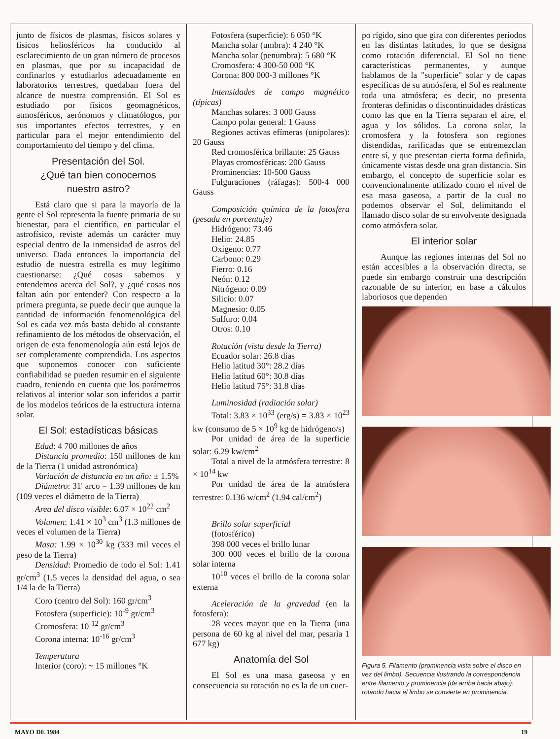junto de físicos de plasmas, físicos solares y físicos heliosféricos ha conducido al esclarecimiento de un gran número de procesos en plasmas, que por su incapacidad de confinarlos y estudiarlos adecuadamente en laboratorios terrestres, quedaban fuera del alcance de nuestra comprensión. El Sol es estudiado por físicos geomagnéticos, atmosféricos, aerónomos y climatólogos, por sus importantes efectos terrestres, y en particular para el mejor entendimiento del comportamiento del tiempo y del clima.
Presentación del Sol.
¿Qué tan bien conocemos
nuestro astro?
Está claro que si para la mayoría de la gente el Sol representa la fuente primaria de su bienestar, para el científico, en particular el astrofísico, reviste además un carácter muy especial dentro de la inmensidad de astros del universo. Dada entonces la importancia del estudio de nuestra estrella es muy legítimo cuestionarse: ¿Qué cosas sabemos y entendemos acerca del Sol?, y ¿qué cosas nos faltan aún por entender? Con respecto a la primera pregunta, se puede decir que aunque la cantidad de información fenomenológica del Sol es cada vez más basta debido al constante refinamiento de los métodos de observación, el origen de esta fenomenología aún está lejos de ser completamente comprendida. Los aspectos que suponemos conocer con suficiente confiabilidad se pueden resumir en el siguiente cuadro, teniendo en cuenta que los parámetros relativos al interior solar son inferidos a partir de los modelos teóricos de la estructura interna solar.
El Sol: estadísticas básicas
Edad: 4 700 millones de años
Distancia promedio: 150 millones de km de la Tierra (1 unidad astronómica)
Variación de distancia en un año: ± 1.5%
Diámetro: 31' arco = 1.39 millones de km (109 veces el diámetro de la Tierra)
Area del disco visible: 6.07 × 10<sup>22</sup> cm<sup>2</sup>
Volumen: 1.41 × 10<sup>3</sup> cm<sup>3</sup> (1.3 millones de veces el volumen de la Tierra)
Masa: 1.99 × 10<sup>30</sup> kg (333 mil veces el peso de la Tierra)
Densidad: Promedio de todo el Sol: 1.41 gr/cm<sup>3</sup> (1.5 veces la densidad del agua, o sea 1/4 la de la Tierra)
Coro (centro del Sol): 160 gr/cm<sup>3</sup>
Fotosfera (superficie): 10<sup>-9</sup> gr/cm<sup>3</sup>
Cromosfera: 10<sup>-12</sup> gr/cm<sup>3</sup>
Corona interna: 10<sup>-16</sup> gr/cm<sup>3</sup>
Temperatura
Interior (coro): ~ 15 millones °K
Fotosfera (superficie): 6 050 °K
Mancha solar (umbra): 4 240 °K
Mancha solar (penumbra): 5 680 °K
Cromosfera: 4 300-50 000 °K
Corona: 800 000-3 millones °K
Intensidades de campo magnético (típicas)
Manchas solares: 3 000 Gauss
Campo polar general: 1 Gauss
Regiones activas efímeras (unipolares): 20 Gauss
Red cromosférica brillante: 25 Gauss
Playas cromosféricas: 200 Gauss
Prominencias: 10-500 Gauss
Fulguraciones (ráfagas): 500-4 000 Gauss
Composición química de la fotosfera (pesada en porcentaje)
Hidrógeno: 73.46
Helio: 24.85
Oxígeno: 0.77
Carbono: 0.29
Fierro: 0.16
Neón: 0.12
Nitrógeno: 0.09
Silicio: 0.07
Magnesio: 0.05
Sulfuro: 0.04
Otros: 0.10
Rotación (vista desde la Tierra)
Ecuador solar: 26.8 días
Helio latitud 30°: 28.2 días
Helio latitud 60°: 30.8 días
Helio latitud 75°: 31.8 días
Luminosidad (radiación solar)
Total: 3.83 × 10<sup>33</sup> (erg/s) = 3.83 × 10<sup>23</sup> kw (consumo de 5 × 10<sup>9</sup> kg de hidrógeno/s)
Por unidad de área de la superficie solar: 6.29 kw/cm<sup>2</sup>
Total a nivel de la atmósfera terrestre: 8 × 10<sup>14</sup> kw
Por unidad de área de la atmósfera terrestre: 0.136 w/cm<sup>2</sup> (1.94 cal/cm<sup>2</sup>)
Brillo solar superficial
(fotosférico)
398 000 veces el brillo lunar
300 000 veces el brillo de la corona solar interna
10<sup>10</sup> veces el brillo de la corona solar externa
Aceleración de la gravedad (en la fotosfera):
28 veces mayor que en la Tierra (una persona de 60 kg al nivel del mar, pesaría 1 677 kg)
Anatomía del Sol
El Sol es una masa gaseosa y en consecuencia su rotación no es la de un cuer-
po rígido, sino que gira con diferentes periodos en las distintas latitudes, lo que se designa como rotación diferencial. El Sol no tiene características permanentes, y aunque hablamos de la "superficie" solar y de capas específicas de su atmósfera, el Sol es realmente toda una atmósfera; es decir, no presenta fronteras definidas o discontinuidades drásticas como las que en la Tierra separan el aire, el agua y los sólidos. La corona solar, la cromosfera y la fotosfera son regiones distendidas, rarificadas que se entremezclan entre sí, y que presentan cierta forma definida, únicamente vistas desde una gran distancia. Sin embargo, el concepto de superficie solar es convencionalmente utilizado como el nivel de esa masa gaseosa, a partir de la cual no podemos observar el Sol, delimitando el llamado disco solar de su envolvente designada como atmósfera solar.
El interior solar
Aunque las regiones internas del Sol no están accesibles a la observación directa, se puede sin embargo construir una descripción razonable de su interior, en base a cálculos laboriosos que dependen
Figura 5. Filamento (prominencia vista sobre el disco en vez del limbo). Secuencia ilustrando la correspondencia entre filamento y prominencia (de arriba hacia abajo): rotando hacia el limbo se convierte en prominencia.
MAYO DE 1984 19